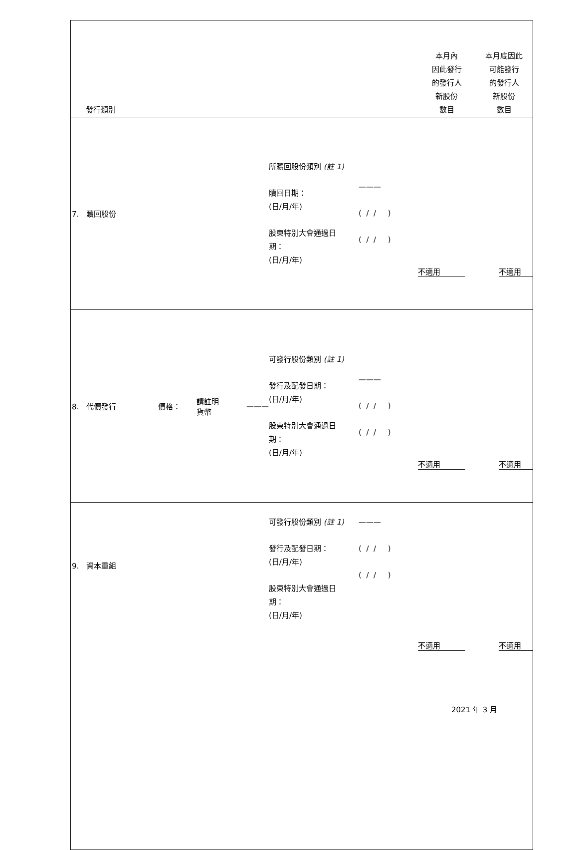| 發行類別 | | | | | 本月內 因此發行 的發行人 新股份 數目 | 本月底因此 可能發行 的發行人 新股份 數目 |
| --- | --- | --- | --- | --- | --- | --- |
| 7. 贖回股份 | | | 所贖回股份類別 (註 1) 贖回日期： (日/月/年) 股東特別大會通過日 期： (日/月/年) | ——— ( / / ) ( / / ) | 不適用 | 不適用 |
| 8. 代價發行 價格： | 請註明 貨幣 | ——— | 可發行股份類別 (註 1) 發行及配發日期： (日/月/年) 股東特別大會通過日 期： (日/月/年) | ——— ( / / ) ( / / ) | 不適用 | 不適用 |
| 9. 資本重組 | | | 可發行股份類別 (註 1) 發行及配發日期： (日/月/年) 股東特別大會通過日 期： (日/月/年) | ——— ( / / ) ( / / ) | 不適用 | 不適用 |
2021 年 3 月